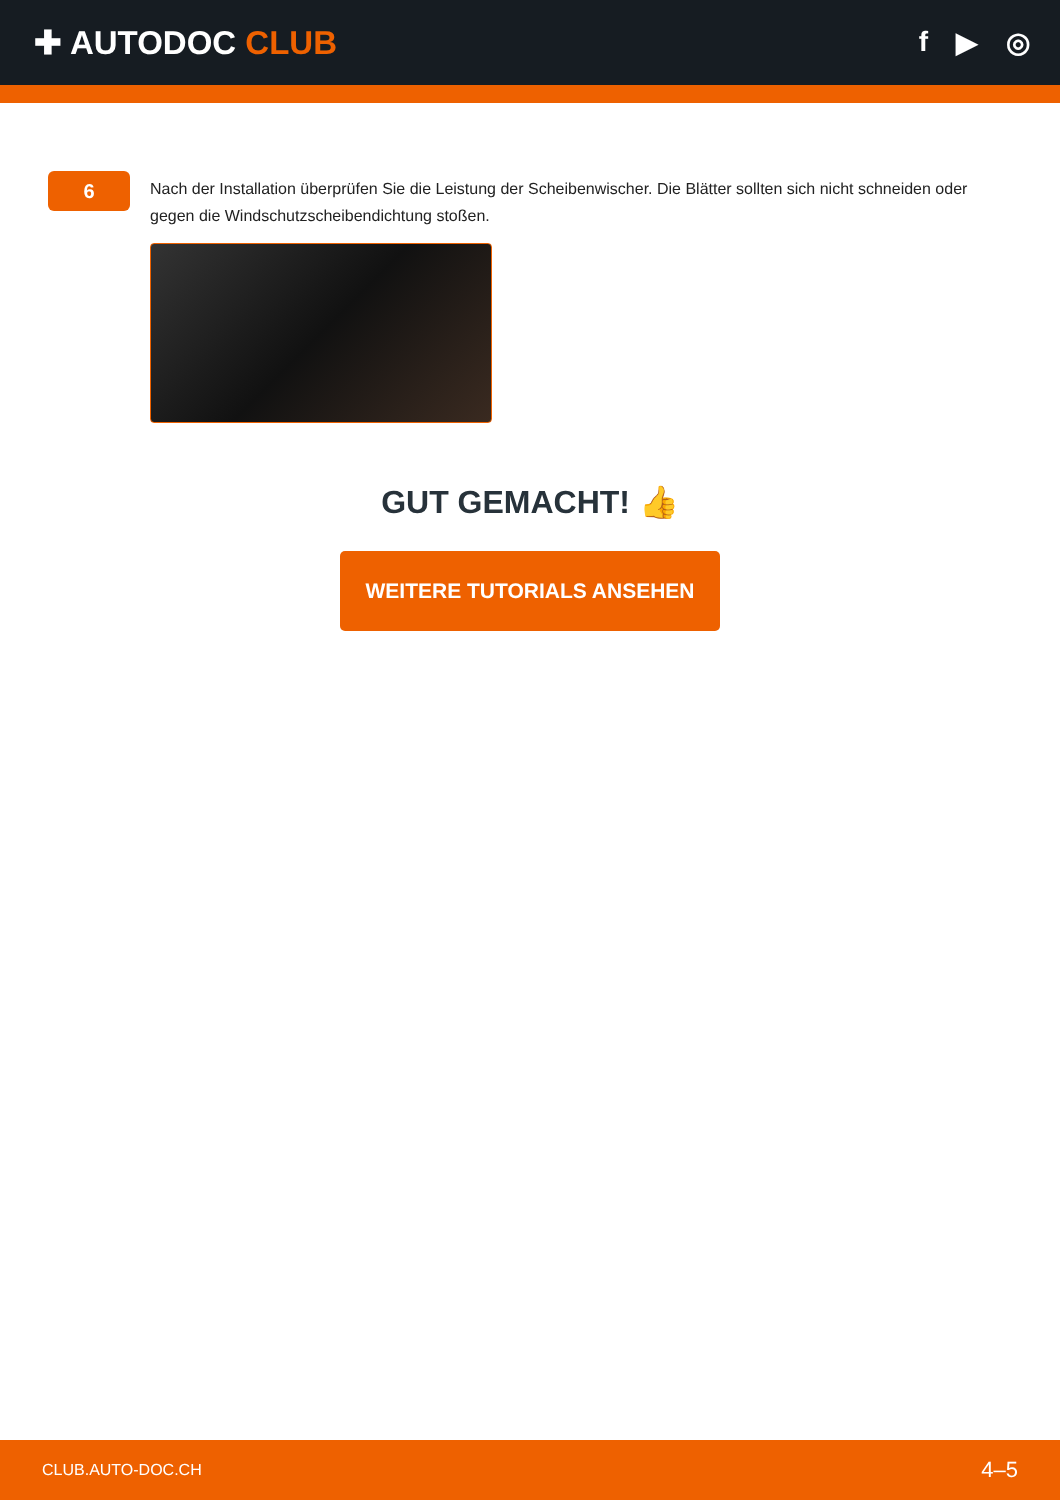✚ AUTODOC CLUB
f ▶ ◎
6
Nach der Installation überprüfen Sie die Leistung der Scheibenwischer. Die Blätter sollten sich nicht schneiden oder gegen die Windschutzscheibendichtung stoßen.
GUT GEMACHT! 👍
WEITERE TUTORIALS ANSEHEN
CLUB.AUTO-DOC.CH 4–5